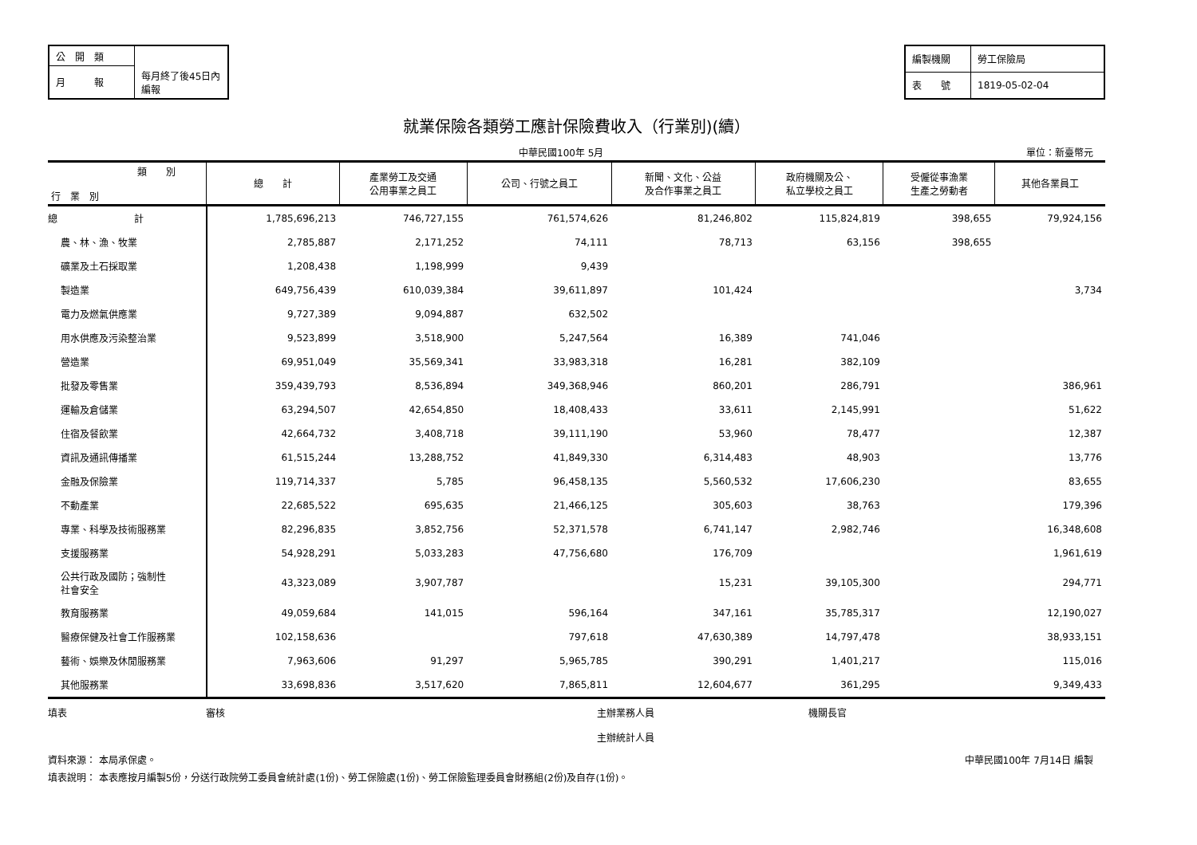| 公 開 類 | |
| 月 報 | 每月終了後45日內編報 |
| 編製機關 | 勞工保險局 |
| 表 號 | 1819-05-02-04 |
就業保險各類勞工應計保險費收入（行業別)(續）
中華民國100年 5月 單位：新臺幣元
| 類 別 行 業 別 | 總 計 | 產業勞工及交通 公用事業之員工 | 公司、行號之員工 | 新聞、文化、公益 及合作事業之員工 | 政府機關及公、 私立學校之員工 | 受僱從事漁業 生產之勞動者 | 其他各業員工 |
| --- | --- | --- | --- | --- | --- | --- | --- |
| 總 計 | 1,785,696,213 | 746,727,155 | 761,574,626 | 81,246,802 | 115,824,819 | 398,655 | 79,924,156 |
| 農、林、漁、牧業 | 2,785,887 | 2,171,252 | 74,111 | 78,713 | 63,156 | 398,655 | |
| 礦業及土石採取業 | 1,208,438 | 1,198,999 | 9,439 | | | | |
| 製造業 | 649,756,439 | 610,039,384 | 39,611,897 | 101,424 | | | 3,734 |
| 電力及燃氣供應業 | 9,727,389 | 9,094,887 | 632,502 | | | | |
| 用水供應及污染整治業 | 9,523,899 | 3,518,900 | 5,247,564 | 16,389 | 741,046 | | |
| 營造業 | 69,951,049 | 35,569,341 | 33,983,318 | 16,281 | 382,109 | | |
| 批發及零售業 | 359,439,793 | 8,536,894 | 349,368,946 | 860,201 | 286,791 | | 386,961 |
| 運輸及倉儲業 | 63,294,507 | 42,654,850 | 18,408,433 | 33,611 | 2,145,991 | | 51,622 |
| 住宿及餐飲業 | 42,664,732 | 3,408,718 | 39,111,190 | 53,960 | 78,477 | | 12,387 |
| 資訊及通訊傳播業 | 61,515,244 | 13,288,752 | 41,849,330 | 6,314,483 | 48,903 | | 13,776 |
| 金融及保險業 | 119,714,337 | 5,785 | 96,458,135 | 5,560,532 | 17,606,230 | | 83,655 |
| 不動產業 | 22,685,522 | 695,635 | 21,466,125 | 305,603 | 38,763 | | 179,396 |
| 專業、科學及技術服務業 | 82,296,835 | 3,852,756 | 52,371,578 | 6,741,147 | 2,982,746 | | 16,348,608 |
| 支援服務業 | 54,928,291 | 5,033,283 | 47,756,680 | 176,709 | | | 1,961,619 |
| 公共行政及國防；強制性 社會安全 | 43,323,089 | 3,907,787 | | 15,231 | 39,105,300 | | 294,771 |
| 教育服務業 | 49,059,684 | 141,015 | 596,164 | 347,161 | 35,785,317 | | 12,190,027 |
| 醫療保健及社會工作服務業 | 102,158,636 | | 797,618 | 47,630,389 | 14,797,478 | | 38,933,151 |
| 藝術、娛樂及休閒服務業 | 7,963,606 | 91,297 | 5,965,785 | 390,291 | 1,401,217 | | 115,016 |
| 其他服務業 | 33,698,836 | 3,517,620 | 7,865,811 | 12,604,677 | 361,295 | | 9,349,433 |
填表 審核 主辦業務人員
主辦統計人員 機關長官
資料來源： 本局承保處。 中華民國100年 7月14日 編製
填表說明： 本表應按月編製5份，分送行政院勞工委員會統計處(1份)、勞工保險處(1份)、勞工保險監理委員會財務組(2份)及自存(1份)。